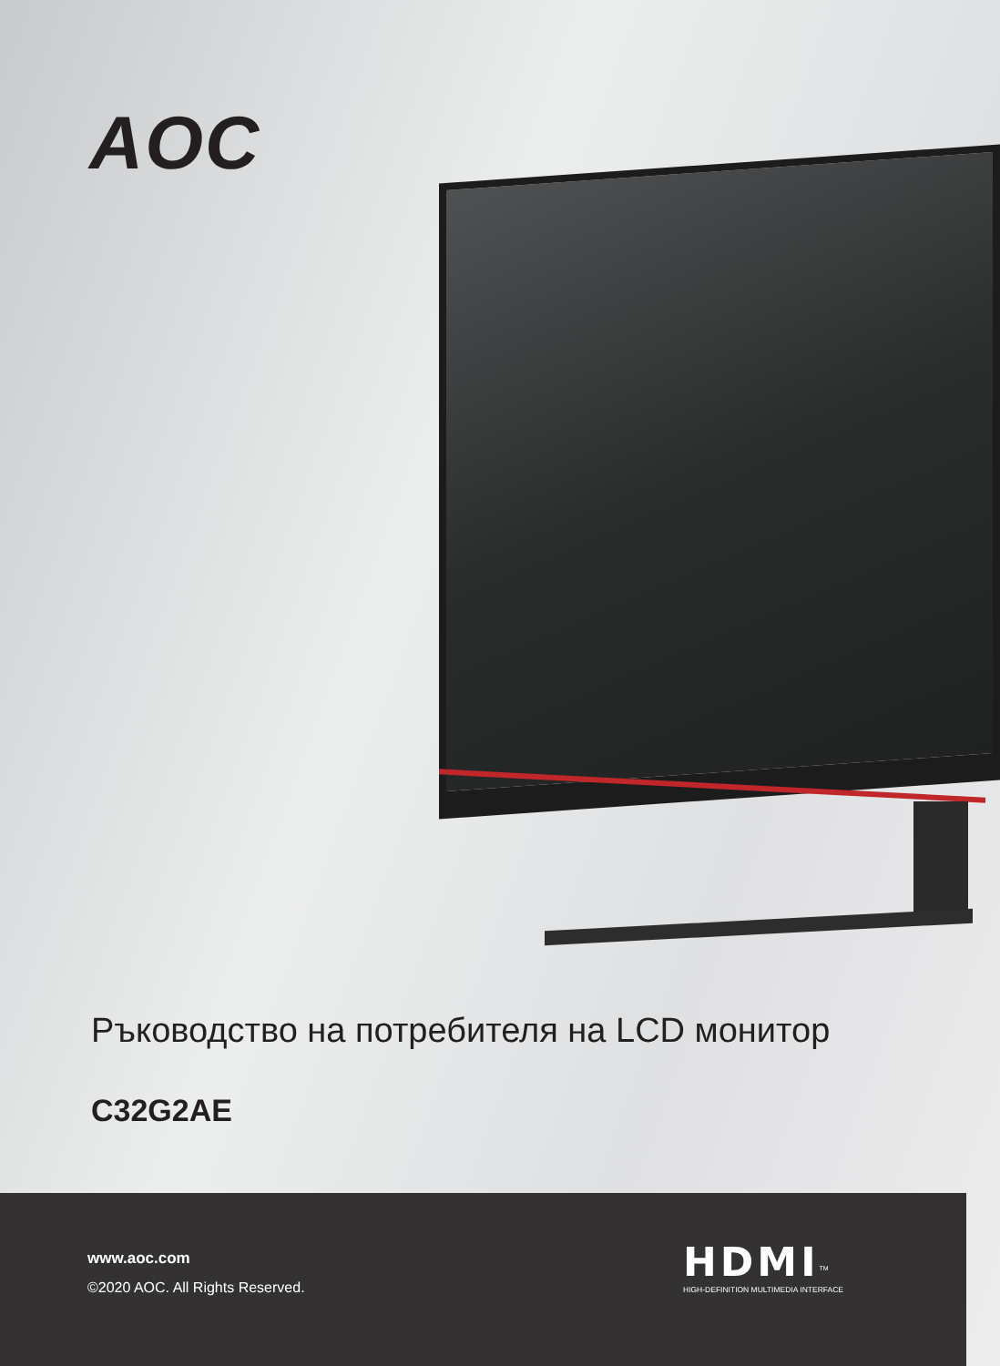AOC
Ръководство на потребителя на LCD монитор
C32G2AE
www.aoc.com
©2020 AOC. All Rights Reserved.
HDMI<sup>TM</sup>
HIGH-DEFINITION MULTIMEDIA INTERFACE